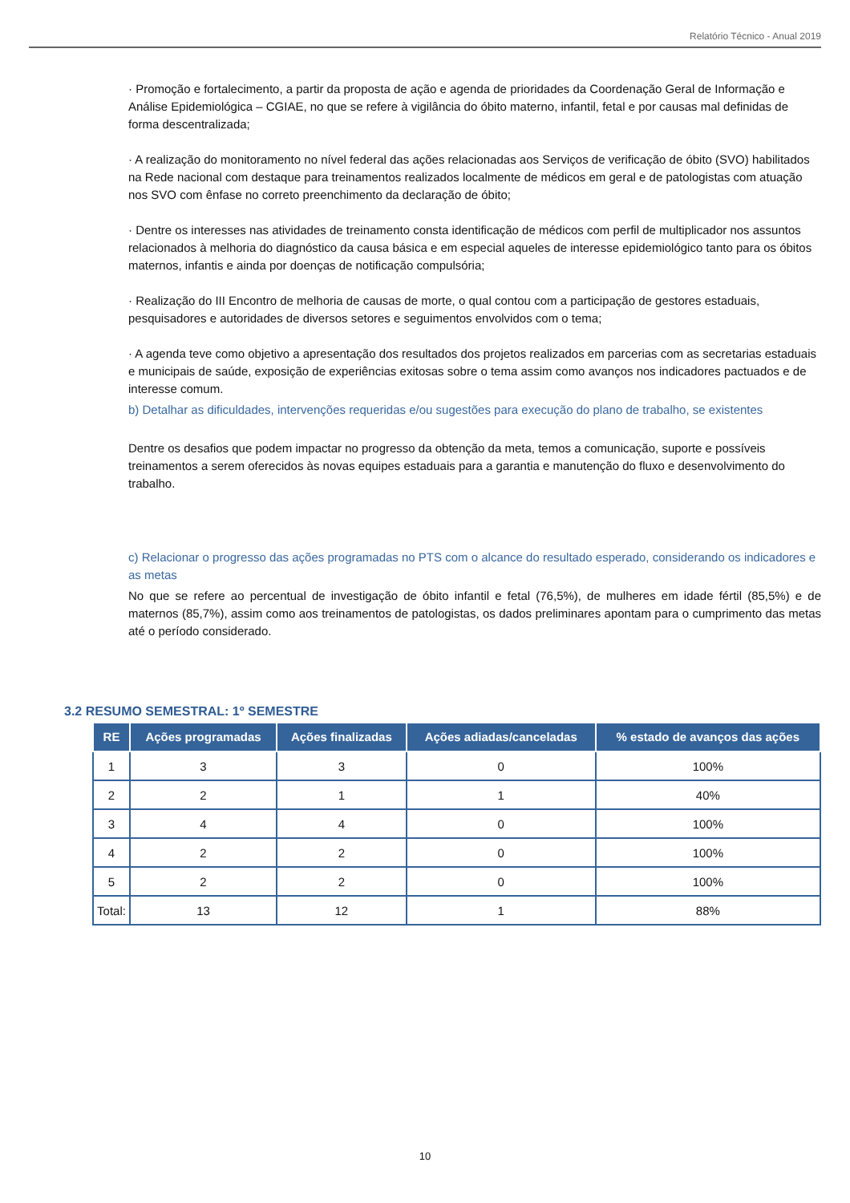Relatório Técnico - Anual 2019
· Promoção e fortalecimento, a partir da proposta de ação e agenda de prioridades da Coordenação Geral de Informação e Análise Epidemiológica – CGIAE, no que se refere à vigilância do óbito materno, infantil, fetal e por causas mal definidas de forma descentralizada;
· A realização do monitoramento no nível federal das ações relacionadas aos Serviços de verificação de óbito (SVO) habilitados na Rede nacional com destaque para treinamentos realizados localmente de médicos em geral e de patologistas com atuação nos SVO com ênfase no correto preenchimento da declaração de óbito;
· Dentre os interesses nas atividades de treinamento consta identificação de médicos com perfil de multiplicador nos assuntos relacionados à melhoria do diagnóstico da causa básica e em especial aqueles de interesse epidemiológico tanto para os óbitos maternos, infantis e ainda por doenças de notificação compulsória;
· Realização do III Encontro de melhoria de causas de morte, o qual contou com a participação de gestores estaduais, pesquisadores e autoridades de diversos setores e seguimentos envolvidos com o tema;
· A agenda teve como objetivo a apresentação dos resultados dos projetos realizados em parcerias com as secretarias estaduais e municipais de saúde, exposição de experiências exitosas sobre o tema assim como avanços nos indicadores pactuados e de interesse comum.
b) Detalhar as dificuldades, intervenções requeridas e/ou sugestões para execução do plano de trabalho, se existentes
Dentre os desafios que podem impactar no progresso da obtenção da meta, temos a comunicação, suporte e possíveis treinamentos a serem oferecidos às novas equipes estaduais para a garantia e manutenção do fluxo e desenvolvimento do trabalho.
c) Relacionar o progresso das ações programadas no PTS com o alcance do resultado esperado, considerando os indicadores e as metas
No que se refere ao percentual de investigação de óbito infantil e fetal (76,5%), de mulheres em idade fértil (85,5%) e de maternos (85,7%), assim como aos treinamentos de patologistas, os dados preliminares apontam para o cumprimento das metas até o período considerado.
3.2 RESUMO SEMESTRAL: 1º SEMESTRE
| RE | Ações programadas | Ações finalizadas | Ações adiadas/canceladas | % estado de avanços das ações |
| --- | --- | --- | --- | --- |
| 1 | 3 | 3 | 0 | 100% |
| 2 | 2 | 1 | 1 | 40% |
| 3 | 4 | 4 | 0 | 100% |
| 4 | 2 | 2 | 0 | 100% |
| 5 | 2 | 2 | 0 | 100% |
| Total: | 13 | 12 | 1 | 88% |
10